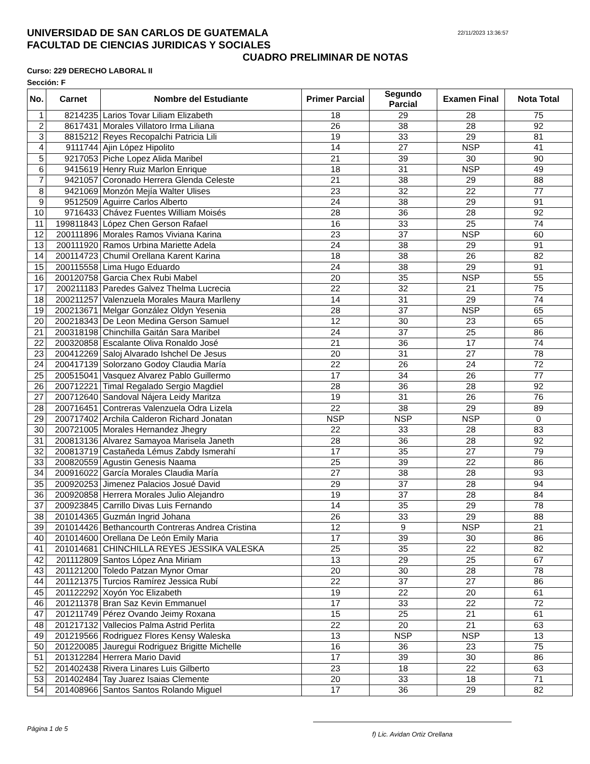22/11/2023 13:36:57
UNIVERSIDAD DE SAN CARLOS DE GUATEMALA
FACULTAD DE CIENCIAS JURIDICAS Y SOCIALES
CUADRO PRELIMINAR DE NOTAS
Curso: 229 DERECHO LABORAL II
Sección: F
| No. | Carnet | Nombre del Estudiante | Primer Parcial | Segundo Parcial | Examen Final | Nota Total |
| --- | --- | --- | --- | --- | --- | --- |
| 1 | 8214235 | Larios Tovar Liliam Elizabeth | 18 | 29 | 28 | 75 |
| 2 | 8617431 | Morales Villatoro Irma Liliana | 26 | 38 | 28 | 92 |
| 3 | 8815212 | Reyes Recopalchi Patricia Lili | 19 | 33 | 29 | 81 |
| 4 | 9111744 | Ajin López Hipolito | 14 | 27 | NSP | 41 |
| 5 | 9217053 | Piche Lopez Alida Maribel | 21 | 39 | 30 | 90 |
| 6 | 9415619 | Henry Ruiz Marlon Enrique | 18 | 31 | NSP | 49 |
| 7 | 9421057 | Coronado Herrera Glenda Celeste | 21 | 38 | 29 | 88 |
| 8 | 9421069 | Monzón Mejía Walter Ulises | 23 | 32 | 22 | 77 |
| 9 | 9512509 | Aguirre Carlos Alberto | 24 | 38 | 29 | 91 |
| 10 | 9716433 | Chávez Fuentes William Moisés | 28 | 36 | 28 | 92 |
| 11 | 199811843 | López Chen Gerson Rafael | 16 | 33 | 25 | 74 |
| 12 | 200111896 | Morales Ramos Viviana Karina | 23 | 37 | NSP | 60 |
| 13 | 200111920 | Ramos Urbina Mariette Adela | 24 | 38 | 29 | 91 |
| 14 | 200114723 | Chumil Orellana Karent Karina | 18 | 38 | 26 | 82 |
| 15 | 200115558 | Lima Hugo Eduardo | 24 | 38 | 29 | 91 |
| 16 | 200120758 | Garcia Chex Rubi Mabel | 20 | 35 | NSP | 55 |
| 17 | 200211183 | Paredes Galvez Thelma Lucrecia | 22 | 32 | 21 | 75 |
| 18 | 200211257 | Valenzuela Morales Maura Marlleny | 14 | 31 | 29 | 74 |
| 19 | 200213671 | Melgar González Oldyn Yesenia | 28 | 37 | NSP | 65 |
| 20 | 200218343 | De Leon Medina Gerson Samuel | 12 | 30 | 23 | 65 |
| 21 | 200318198 | Chinchilla Gaitán Sara Maribel | 24 | 37 | 25 | 86 |
| 22 | 200320858 | Escalante Oliva Ronaldo José | 21 | 36 | 17 | 74 |
| 23 | 200412269 | Saloj Alvarado Ishchel De Jesus | 20 | 31 | 27 | 78 |
| 24 | 200417139 | Solorzano Godoy Claudia María | 22 | 26 | 24 | 72 |
| 25 | 200515041 | Vasquez Alvarez Pablo Guillermo | 17 | 34 | 26 | 77 |
| 26 | 200712221 | Timal Regalado Sergio Magdiel | 28 | 36 | 28 | 92 |
| 27 | 200712640 | Sandoval Nájera Leidy Maritza | 19 | 31 | 26 | 76 |
| 28 | 200716451 | Contreras Valenzuela Odra Lizela | 22 | 38 | 29 | 89 |
| 29 | 200717402 | Archila Calderon Richard Jonatan | NSP | NSP | NSP | 0 |
| 30 | 200721005 | Morales Hernandez Jhegry | 22 | 33 | 28 | 83 |
| 31 | 200813136 | Alvarez Samayoa Marisela Janeth | 28 | 36 | 28 | 92 |
| 32 | 200813719 | Castañeda Lémus Zabdy Ismerahí | 17 | 35 | 27 | 79 |
| 33 | 200820559 | Agustin Genesis Naama | 25 | 39 | 22 | 86 |
| 34 | 200916022 | García Morales Claudia María | 27 | 38 | 28 | 93 |
| 35 | 200920253 | Jimenez Palacios Josué David | 29 | 37 | 28 | 94 |
| 36 | 200920858 | Herrera Morales Julio Alejandro | 19 | 37 | 28 | 84 |
| 37 | 200923845 | Carrillo Divas Luis Fernando | 14 | 35 | 29 | 78 |
| 38 | 201014365 | Guzmán Ingrid Johana | 26 | 33 | 29 | 88 |
| 39 | 201014426 | Bethancourth Contreras Andrea Cristina | 12 | 9 | NSP | 21 |
| 40 | 201014600 | Orellana De León Emily Maria | 17 | 39 | 30 | 86 |
| 41 | 201014681 | CHINCHILLA REYES JESSIKA VALESKA | 25 | 35 | 22 | 82 |
| 42 | 201112809 | Santos López Ana Miriam | 13 | 29 | 25 | 67 |
| 43 | 201121200 | Toledo Patzan Mynor Omar | 20 | 30 | 28 | 78 |
| 44 | 201121375 | Turcios Ramírez Jessica Rubí | 22 | 37 | 27 | 86 |
| 45 | 201122292 | Xoyón Yoc Elizabeth | 19 | 22 | 20 | 61 |
| 46 | 201211378 | Bran Saz Kevin Emmanuel | 17 | 33 | 22 | 72 |
| 47 | 201211749 | Pérez Ovando Jeimy Roxana | 15 | 25 | 21 | 61 |
| 48 | 201217132 | Vallecios Palma Astrid Perlita | 22 | 20 | 21 | 63 |
| 49 | 201219566 | Rodriguez Flores Kensy Waleska | 13 | NSP | NSP | 13 |
| 50 | 201220085 | Jauregui Rodriguez Brigitte Michelle | 16 | 36 | 23 | 75 |
| 51 | 201312284 | Herrera Mario David | 17 | 39 | 30 | 86 |
| 52 | 201402438 | Rivera Linares Luis Gilberto | 23 | 18 | 22 | 63 |
| 53 | 201402484 | Tay Juarez Isaias Clemente | 20 | 33 | 18 | 71 |
| 54 | 201408966 | Santos Santos Rolando Miguel | 17 | 36 | 29 | 82 |
Página 1 de 5
f) Lic. Avidan Ortiz Orellana